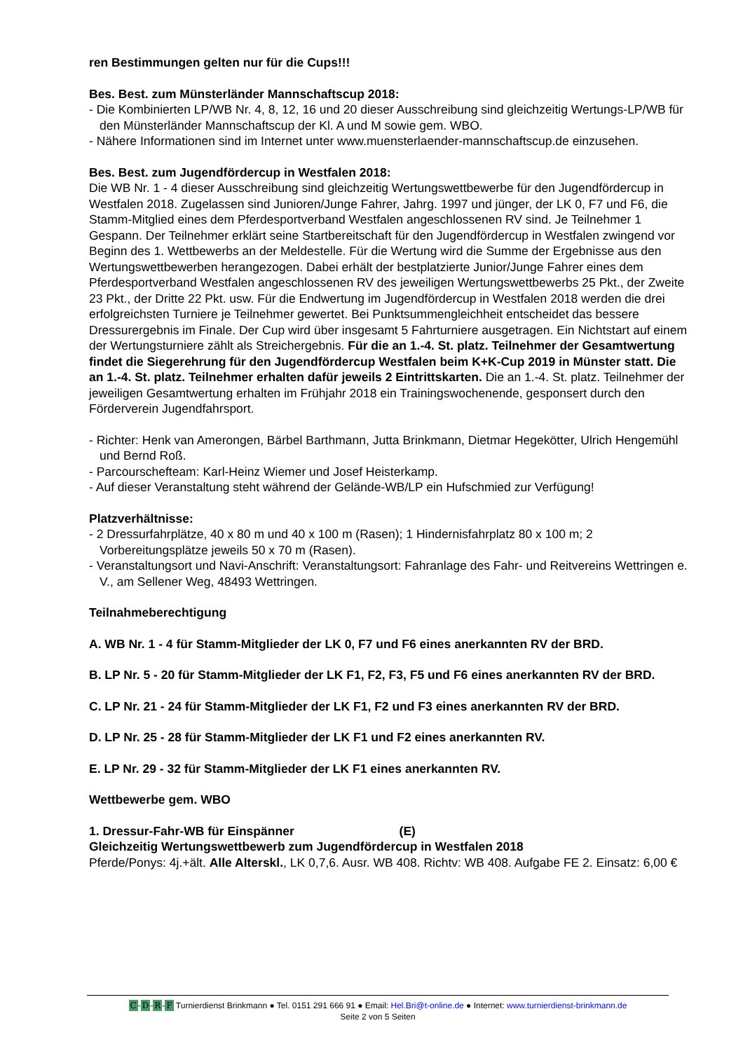ren Bestimmungen gelten nur für die Cups!!!
Bes. Best. zum Münsterländer Mannschaftscup 2018:
- Die Kombinierten LP/WB Nr. 4, 8, 12, 16 und 20 dieser Ausschreibung sind gleichzeitig Wertungs-LP/WB für den Münsterländer Mannschaftscup der Kl. A und M sowie gem. WBO.
- Nähere Informationen sind im Internet unter www.muensterlaender-mannschaftscup.de einzusehen.
Bes. Best. zum Jugendfördercup in Westfalen 2018:
Die WB Nr. 1 - 4 dieser Ausschreibung sind gleichzeitig Wertungswettbewerbe für den Jugendfördercup in Westfalen 2018. Zugelassen sind Junioren/Junge Fahrer, Jahrg. 1997 und jünger, der LK 0, F7 und F6, die Stamm-Mitglied eines dem Pferdesportverband Westfalen angeschlossenen RV sind. Je Teilnehmer 1 Gespann. Der Teilnehmer erklärt seine Startbereitschaft für den Jugendfördercup in Westfalen zwingend vor Beginn des 1. Wettbewerbs an der Meldestelle. Für die Wertung wird die Summe der Ergebnisse aus den Wertungswettbewerben herangezogen. Dabei erhält der bestplatzierte Junior/Junge Fahrer eines dem Pferdesportverband Westfalen angeschlossenen RV des jeweiligen Wertungswettbewerbs 25 Pkt., der Zweite 23 Pkt., der Dritte 22 Pkt. usw. Für die Endwertung im Jugendfördercup in Westfalen 2018 werden die drei erfolgreichsten Turniere je Teilnehmer gewertet. Bei Punktsummengleichheit entscheidet das bessere Dressurergebnis im Finale. Der Cup wird über insgesamt 5 Fahrturniere ausgetragen. Ein Nichtstart auf einem der Wertungsturniere zählt als Streichergebnis. Für die an 1.-4. St. platz. Teilnehmer der Gesamtwertung findet die Siegerehrung für den Jugendfördercup Westfalen beim K+K-Cup 2019 in Münster statt. Die an 1.-4. St. platz. Teilnehmer erhalten dafür jeweils 2 Eintrittskarten. Die an 1.-4. St. platz. Teilnehmer der jeweiligen Gesamtwertung erhalten im Frühjahr 2018 ein Trainingswochenende, gesponsert durch den Förderverein Jugendfahrsport.
- Richter: Henk van Amerongen, Bärbel Barthmann, Jutta Brinkmann, Dietmar Hegekötter, Ulrich Hengemühl und Bernd Roß.
- Parcourschefteam: Karl-Heinz Wiemer und Josef Heisterkamp.
- Auf dieser Veranstaltung steht während der Gelände-WB/LP ein Hufschmied zur Verfügung!
Platzverhältnisse:
- 2 Dressurfahrplätze, 40 x 80 m und 40 x 100 m (Rasen); 1 Hindernisfahrplatz 80 x 100 m; 2 Vorbereitungsplätze jeweils 50 x 70 m (Rasen).
- Veranstaltungsort und Navi-Anschrift: Veranstaltungsort: Fahranlage des Fahr- und Reitvereins Wettringen e. V., am Sellener Weg, 48493 Wettringen.
Teilnahmeberechtigung
A. WB Nr. 1 - 4 für Stamm-Mitglieder der LK 0, F7 und F6 eines anerkannten RV der BRD.
B. LP Nr. 5 - 20 für Stamm-Mitglieder der LK F1, F2, F3, F5 und F6 eines anerkannten RV der BRD.
C. LP Nr. 21 - 24 für Stamm-Mitglieder der LK F1, F2 und F3 eines anerkannten RV der BRD.
D. LP Nr. 25 - 28 für Stamm-Mitglieder der LK F1 und F2 eines anerkannten RV.
E. LP Nr. 29 - 32 für Stamm-Mitglieder der LK F1 eines anerkannten RV.
Wettbewerbe gem. WBO
1. Dressur-Fahr-WB für Einspänner (E)
Gleichzeitig Wertungswettbewerb zum Jugendfördercup in Westfalen 2018
Pferde/Ponys: 4j.+ält. Alle Alterskl., LK 0,7,6. Ausr. WB 408. Richtv: WB 408. Aufgabe FE 2. Einsatz: 6,00 €
C-D-R-F Turnierdienst Brinkmann ● Tel. 0151 291 666 91 ● Email: Hel.Bri@t-online.de ● Internet: www.turnierdienst-brinkmann.de
Seite 2 von 5 Seiten